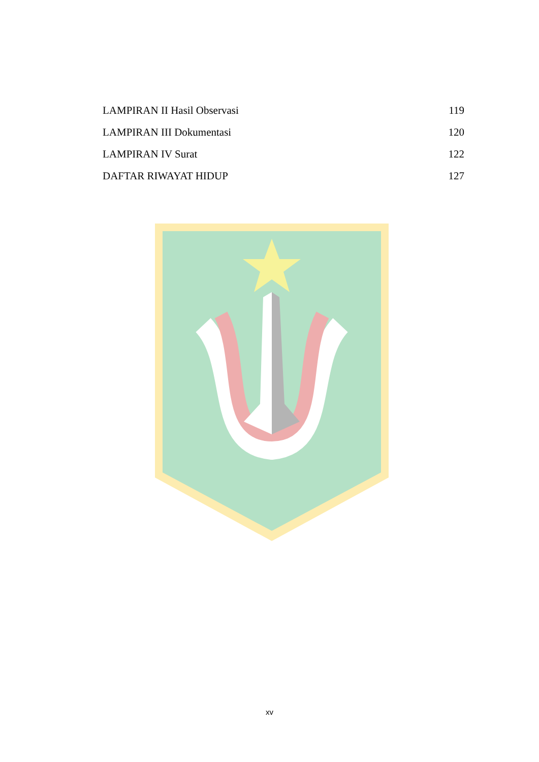LAMPIRAN II Hasil Observasi 119
LAMPIRAN III Dokumentasi 120
LAMPIRAN IV Surat 122
DAFTAR RIWAYAT HIDUP 127
xv